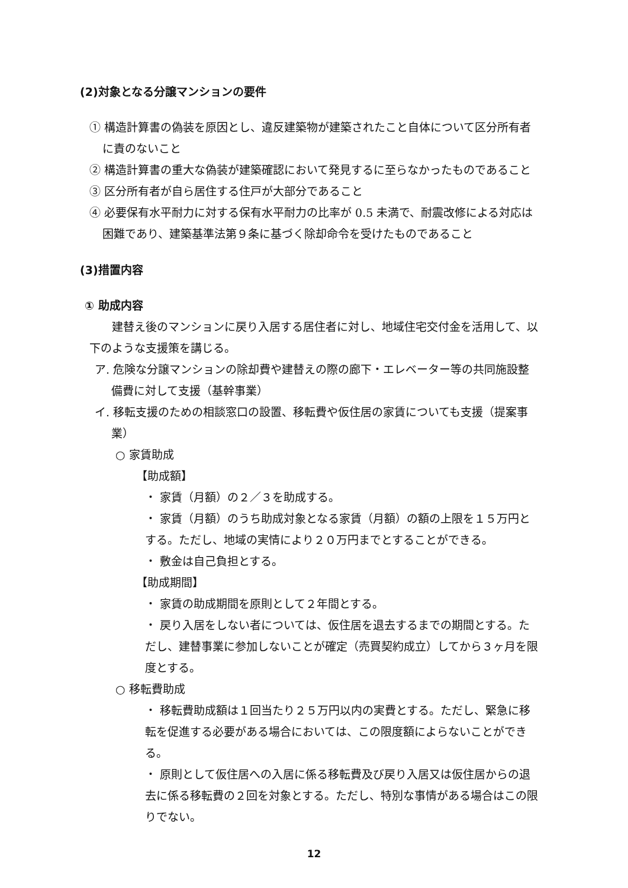(2)対象となる分譲マンションの要件
① 構造計算書の偽装を原因とし、違反建築物が建築されたこと自体について区分所有者に責のないこと
② 構造計算書の重大な偽装が建築確認において発見するに至らなかったものであること
③ 区分所有者が自ら居住する住戸が大部分であること
④ 必要保有水平耐力に対する保有水平耐力の比率が 0.5 未満で、耐震改修による対応は困難であり、建築基準法第９条に基づく除却命令を受けたものであること
(3)措置内容
① 助成内容
建替え後のマンションに戻り入居する居住者に対し、地域住宅交付金を活用して、以下のような支援策を講じる。
ア. 危険な分譲マンションの除却費や建替えの際の廊下・エレベーター等の共同施設整備費に対して支援（基幹事業）
イ. 移転支援のための相談窓口の設置、移転費や仮住居の家賃についても支援（提案事業）
○ 家賃助成
【助成額】
・ 家賃（月額）の２／３を助成する。
・ 家賃（月額）のうち助成対象となる家賃（月額）の額の上限を１５万円とする。ただし、地域の実情により２０万円までとすることができる。
・ 敷金は自己負担とする。
【助成期間】
・ 家賃の助成期間を原則として２年間とする。
・ 戻り入居をしない者については、仮住居を退去するまでの期間とする。ただし、建替事業に参加しないことが確定（売買契約成立）してから３ヶ月を限度とする。
○ 移転費助成
・ 移転費助成額は１回当たり２５万円以内の実費とする。ただし、緊急に移転を促進する必要がある場合においては、この限度額によらないことができる。
・ 原則として仮住居への入居に係る移転費及び戻り入居又は仮住居からの退去に係る移転費の２回を対象とする。ただし、特別な事情がある場合はこの限りでない。
12